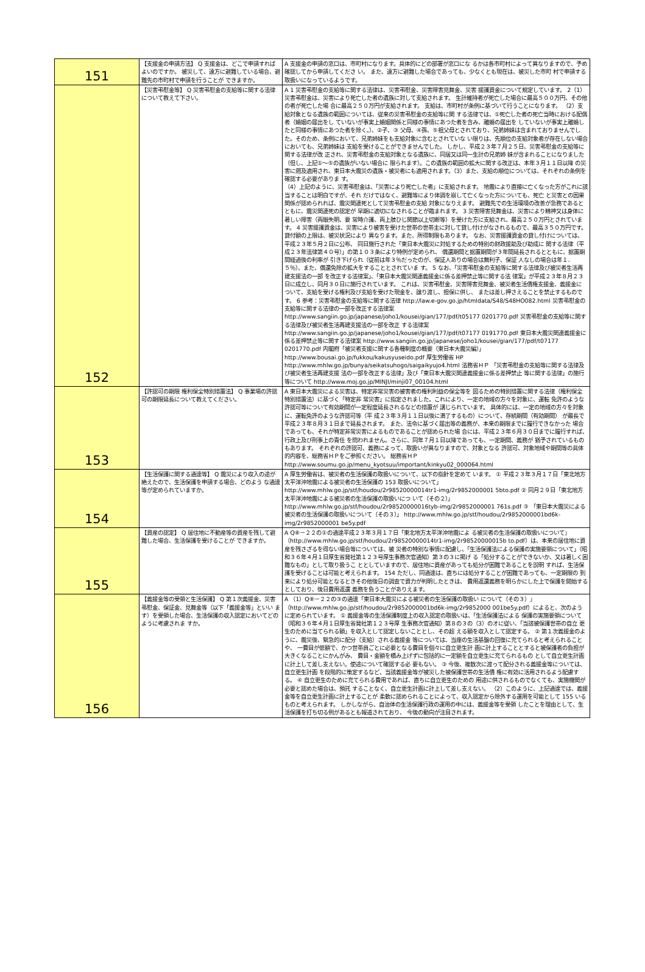| 151 | 【支援金の申請方法】 Q 支援金は、どこで申請すればよいのですか。 被災して、遠方に避難している場合、避難先の市町村で申請を行うことが できますか。 | A 支援金の申請の窓口は、市町村になります。具体的にどの部署が窓口にな るかは各市町村によって異なりますので、予め確認してから申請してくださ い。 また、遠方に避難した場合であっても、少なくとも現在は、被災した市町 村で申請する取扱いになっているようです。 |
| 152 | 【災害弔慰金等】 Q 災害弔慰金の支給等に関する法律について教えて下さい。 | A 1 災害弔慰金の支給等に関する法律は、災害弔慰金、災害障害見舞金、災害 援護資金について規定しています。 2（1）災害弔慰金は、災害により死亡した者の遺族に対して支給されます。 生計維持者が死亡した場合に最高５００万円、その他の者が死亡した場 合に最高２５０万円が支給されます。 支給は、市町村が条例に基づいて行うことになります。 （2）支給対象となる遺族の範囲については、従来の災害弔慰金の支給等に関 する法律では、①死亡した者の死亡当時における配偶者（婚姻の届出をし ていないが事実上婚姻関係と同様の事情にあつた者を含み、離婚の届出を していないが事実上離婚したと同様の事情にあつた者を除く。）、②子、③ 父母、④孫、⑤祖父母とされており、兄弟姉妹は含まれておりませんでし た。そのため、条例において、兄弟姉妹をも支給対象に含むとされていな い限りは、先順位の支給対象者が存在しない場合においても、兄弟姉妹は 支給を受けることができませんでした。 しかし、平成２３年７月２５日、災害弔慰金の支給等に関する法律が改 正され、災害弔慰金の支給対象となる遺族に、同居又は同一生計の兄弟姉 妹が含まれることになりました（但し、上記①～⑤の遺族がいない場合に 限られます）。この遺族の範囲の拡大に関する改正は、本年３月１１日以降 の災害に遡及適用され、東日本大震災の遺族・被災者にも適用されます。（3）また、支給の順位については、それぞれの条例を確認する必要がありま す。 （4）上記のように、災害弔慰金は、「災害により死亡した者」に支給されます。 地震により直接に亡くなった方がこれに該当することは明白ですが、それ だけではなく、避難等により体調を崩して亡くなった方についても、死亡 と災害との因果関係が認められれば、震災関連死として災害弔慰金の支給 対象になりえます。 避難先での生活環境の改善が急務であるとともに、震災関連死の認定が 早期に適切になされることが臨まれます。 3 災害障害見舞金は、災害により精神又は身体に著しい障害（両眼失明、要 常時介護、両上肢ひじ関節以上切断等）を受けた方に支給され、最高２５０万円とされています。 4 災害援護資金は、災害により被害を受けた世帯の世帯主に対して貸し付けがなされるもので、最高３５０万円です。貸付額の上限は、被災状況により 異なります。また、所得制限もあります。 なお、災害援護資金の貸し付けについては、平成２３年５月２日に公布、 同日施行された「東日本大震災に対処するための特別の財政援助及び助成に 関する法律（平成２３年法律第４０号）」の第１０３条により特例が定められ、 償還期間と据置期間が３年間延長されるとともに、据置期間経過後の利率が 引き下げられ（従前は年３％だったのが、保証人ありの場合は無利子、保証 人なしの場合は年１．５％）、また、償還免除の拡大をすることとされていま す。 5 なお、「災害弔慰金の支給等に関する法律及び被災者生活再建支援法の一部 を改正する法律案」、「東日本大震災関連義援金に係る差押禁止等に関する法 律案」が平成２３年８月２３日に成立し、同月３０日に施行されています。 これは、災害弔慰金、災害障害見舞金、被災者生活債権支援金、義援金に ついて、支給を受ける権利及び支給を受けた現金を、譲り渡し、担保に供し、 または差し押さえることを禁止するものです。 6 参考：災害弔慰金の支給等に関する法律 http://law.e-gov.go.jp/htmldata/S48/S48HO082.html 災害弔慰金の支給等に関する法律の一部を改正する法律案 http://www.sangiin.go.jp/japanese/joho1/kousei/gian/177/pdf/t05177 0201770.pdf 災害弔慰金の支給等に関する法律及び被災者生活再建支援法の一部を改正 する法律案 http://www.sangiin.go.jp/japanese/joho1/kousei/gian/177/pdf/t07177 0191770.pdf 東日本大震災関連義援金に係る差押禁止等に関する法律案 http://www.sangiin.go.jp/japanese/joho1/kousei/gian/177/pdf/t07177 0201770.pdf 内閣府「被災者支援に関する各種制度の概要（東日本大震災編）」 http://www.bousai.go.jp/fukkou/kakusyuseido.pdf 厚生労働省 HP http://www.mhlw.go.jp/bunya/seikatsuhogo/saigaikyujo4.html 法務省ＨＰ 「災害弔慰金の支給等に関する法律及び被災者生活再建支援 法の一部を改正する法律」及び「東日本大震災関連義援金に係る差押禁止 等に関する法律」の施行等について http://www.moj.go.jp/MINJI/minji07_00104.html |
| 153 | 【許認可の期限 権利保全特別措置法】 Q 事業場の許認可の期限延長について教えてください。 | A 東日本大震災による災害は、特定非常災害の被害者の権利利益の保全等を 図るための特別措置に関する法律（権利保全特別措置法）に基づく「特定非 常災害」に指定されました。これにより、一定の地域の方々を対象に、運転 免許のような許認可等について有効期間が一定程度延長されるなどの措置が 講じられています。 具体的には、一定の地域の方々を対象に、運転免許のような許認可等（平 成２３年３月１１日以後に満了するもの）について、存続期間（有効期間） が最長で平成２３年８月３１日まで延長されます。 また、法令に基づく届出等の義務が、本来の期限までに履行できなかった 場合であっても、それが特定非常災害によるものであることが認められた場 合には、平成２３年６月３０日までに履行すれば、行政上及び刑事上の責任 を問われません。さらに、同年７月１日以降であっても、一定期間、義務が 猶予されているものもあります。 それぞれの許認可、義務によって、取扱いが異なりますので、対象となる 許認可、対象地域や期間等の具体的内容を、総務省ＨＰをご参照ください。 総務省ＨＰ http://www.soumu.go.jp/menu_kyotsuu/important/kinkyu02_000064.html |
| 154 | 【生活保護に関する通達等】 Q 震災により収入の途が絶えたので、生活保護を申請する場合、どのよう な通達等が定められていますか。 | A 厚生労働省は、被災者の生活保護の取扱いについて、以下の指針を定めて います。 ① 平成２３年３月１７日「東北地方太平洋沖地震による被災者の生活保護の 153 取扱いについて」 http://www.mhlw.go.jp/stf/houdou/2r98520000014tr1-img/2r9852000001 5bto.pdf ② 同月２９日「東北地方太平洋沖地震による被災者の生活保護の取扱いにつ いて（その２）」 http://www.mhlw.go.jp/stf/houdou/2r98520000016tyb-img/2r9852000001 761s.pdf ③ 「東日本大震災による被災者の生活保護の取扱いについて（その３）」 http://www.mhlw.go.jp/stf/houdou/2r9852000001bd6k-img/2r9852000001 be5y.pdf |
| 155 | 【資産の認定】 Q 居住地に不動産等の資産を残して避難した場合、生活保護を受けることが できますか。 | A Q⑧－２２の①の通達平成２３年３月１７日「東北地方太平洋沖地震によ る被災者の生活保護の取扱いについて」（http://www.mhlw.go.jp/stf/houdou/2r98520000014tr1-img/2r98520000015b to.pdf）は、本来の居住地に資産を残さざるを得ない場合等については、被 災者の特別な事情に配慮し、「生活保護法による保護の実施要領について」（昭 和３６年４月１日厚生省発社第１２３号厚生事務次官通知）第３の３に掲げ る「処分することができないか、又は著しく困難なもの」として取り扱うこ ととしていますので、居住地に資産があっても処分が困難であることを説明 すれば、生活保護を受けることは可能と考えられます。 154 ただし、同通達は、直ちには処分することが困難であっても、一定期限の 到来により処分可能となるときその他後日の調査で資力が判明したときは、 費用返還義務を明らかにした上で保護を開始するとしており、後日費用返還 義務を負うことがありえます。 |
| 156 | 【義援金等の受領と生活保護】 Q 第１次義援金、災害弔慰金、保証金、見舞金等（以下「義援金等」といい ます）を受領した場合、生活保護の収入認定においてどのように考慮されま すか。 | A （1）Q⑧－２２の③の通達「東日本大震災による被災者の生活保護の取扱い について（その３）」（http://www.mhlw.go.jp/stf/houdou/2r9852000001bd6k-img/2r9852000 001be5y.pdf）によると、次のように定められています。 ① 義援金等の生活保護制度上の収入認定の取扱いは、「生活保護法による 保護の実施要領について（昭和３６年４月１日厚生省発社第１２３号厚 生事務次官通知）第８の３の（3）のオに従い、「当該被保護世帯の自立 更生のために当てられる額」を収入として認定しないこととし、その超 える額を収入として認定する。 ② 第１次義援金のように、震災後、緊急的に配分（支給）される義援金 等については、当座の生活基盤の回復に充てられると考えられることや、 一費目が低額で、かつ世帯員ごとに必要となる費目を個々に自立更生計 画に計上することとすると被保護者の負担が大きくなることにかんがみ、 費目・金額を積み上げずに包括的に一定額を自立更生に充てられるもの として自立更生計画に計上して差し支えない。使途について確認する必 要もない。 ③ 今後、複数次に渡って配分される義援金等については、自立更生計画 を段階的に策定するなど、当該義援金等が被災した被保護世帯の生活債 権に有効に活用されるよう配慮する。 ④ 自立更生のために充てられる費用であれば、直ちに自立更生のための 用途に供されるものでなくても、実施機関が必要と認めた場合は、預託 することなく、自立更生計画に計上して差し支えない。 （2）このように、上記通達では、義援金等を自立更生計画に計上することが 柔軟に認められることによって、収入認定から除外する運用を可能として 155 いるものと考えられます。 しかしながら、自治体の生活保護行政の運用の中には、義援金等を受領 したことを理由として、生活保護を打ち切る例があるとも報道されており、 今後の動向が注目されます。 |